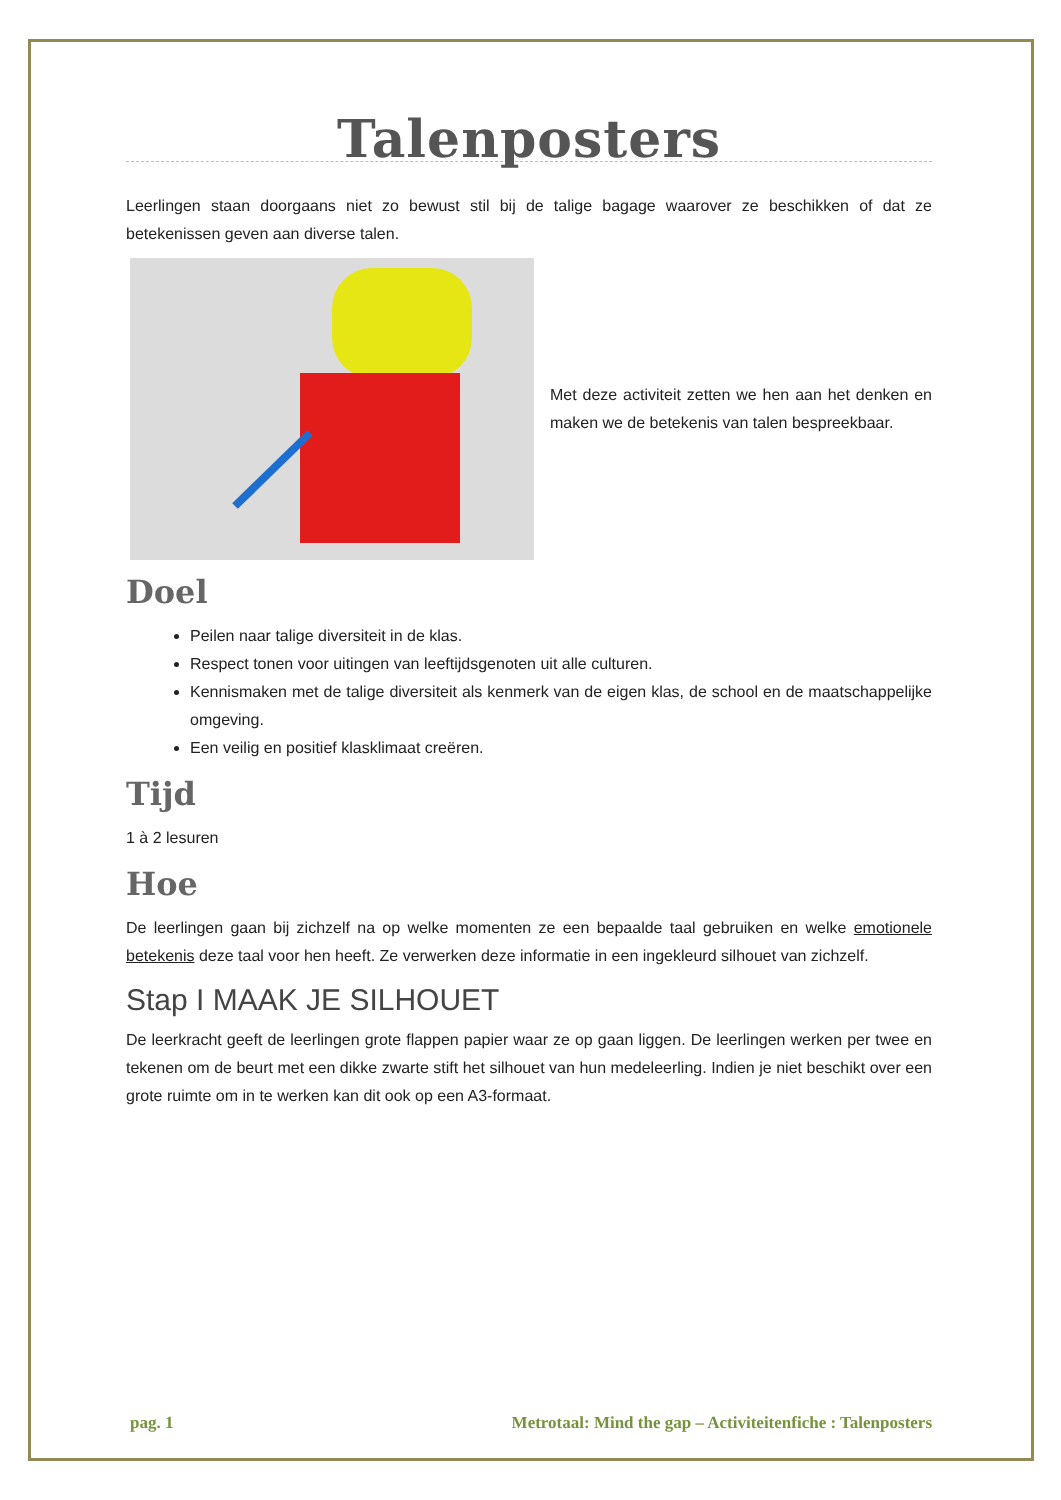Talenposters
Leerlingen staan doorgaans niet zo bewust stil bij de talige bagage waarover ze beschikken of dat ze betekenissen geven aan diverse talen.
Met deze activiteit zetten we hen aan het denken en maken we de betekenis van talen bespreekbaar.
Doel
Peilen naar talige diversiteit in de klas.
Respect tonen voor uitingen van leeftijdsgenoten uit alle culturen.
Kennismaken met de talige diversiteit als kenmerk van de eigen klas, de school en de maatschappelijke omgeving.
Een veilig en positief klasklimaat creëren.
Tijd
1 à 2 lesuren
Hoe
De leerlingen gaan bij zichzelf na op welke momenten ze een bepaalde taal gebruiken en welke emotionele betekenis deze taal voor hen heeft. Ze verwerken deze informatie in een ingekleurd silhouet van zichzelf.
Stap I MAAK JE SILHOUET
De leerkracht geeft de leerlingen grote flappen papier waar ze op gaan liggen. De leerlingen werken per twee en tekenen om de beurt met een dikke zwarte stift het silhouet van hun medeleerling. Indien je niet beschikt over een grote ruimte om in te werken kan dit ook op een A3-formaat.
pag. 1 Metrotaal: Mind the gap – Activiteitenfiche : Talenposters